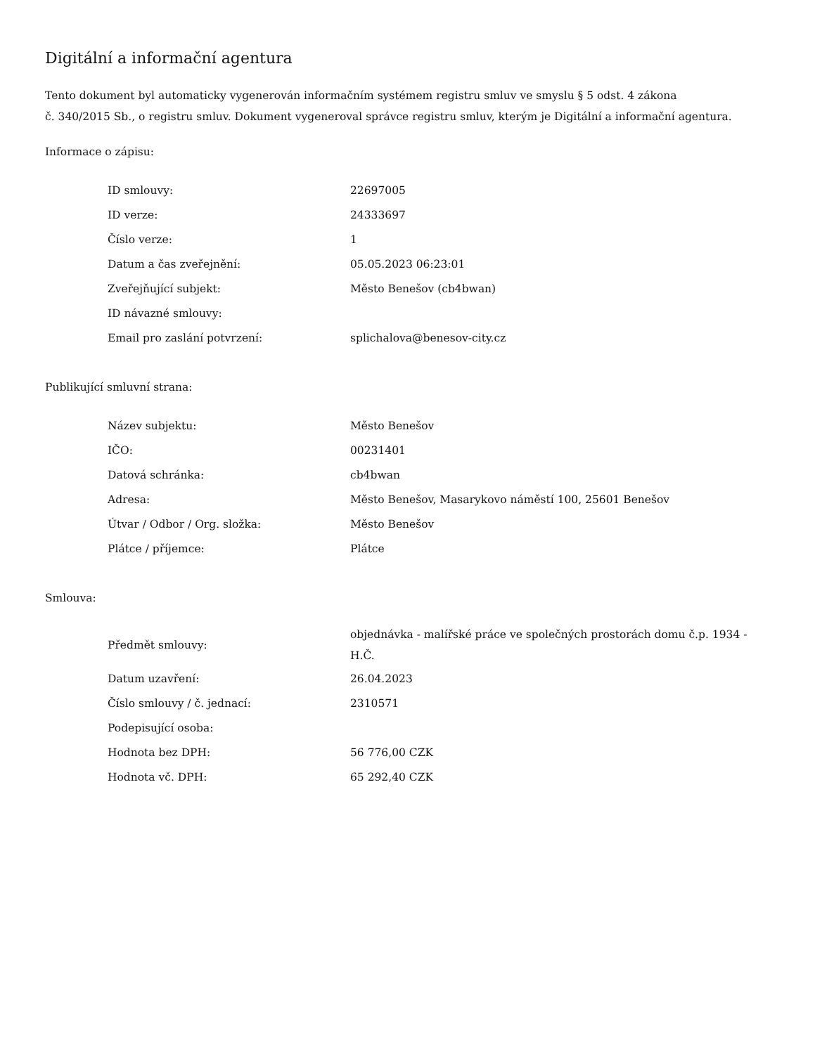Digitální a informační agentura
Tento dokument byl automaticky vygenerován informačním systémem registru smluv ve smyslu § 5 odst. 4 zákona
č. 340/2015 Sb., o registru smluv. Dokument vygeneroval správce registru smluv, kterým je Digitální a informační agentura.
Informace o zápisu:
| ID smlouvy: | 22697005 |
| ID verze: | 24333697 |
| Číslo verze: | 1 |
| Datum a čas zveřejnění: | 05.05.2023 06:23:01 |
| Zveřejňující subjekt: | Město Benešov (cb4bwan) |
| ID návazné smlouvy: | |
| Email pro zaslání potvrzení: | splichalova@benesov-city.cz |
Publikující smluvní strana:
| Název subjektu: | Město Benešov |
| IČO: | 00231401 |
| Datová schránka: | cb4bwan |
| Adresa: | Město Benešov, Masarykovo náměstí 100, 25601 Benešov |
| Útvar / Odbor / Org. složka: | Město Benešov |
| Plátce / příjemce: | Plátce |
Smlouva:
| Předmět smlouvy: | objednávka - malířské práce ve společných prostorách domu č.p. 1934 - H.Č. |
| Datum uzavření: | 26.04.2023 |
| Číslo smlouvy / č. jednací: | 2310571 |
| Podepisující osoba: | |
| Hodnota bez DPH: | 56 776,00 CZK |
| Hodnota vč. DPH: | 65 292,40 CZK |